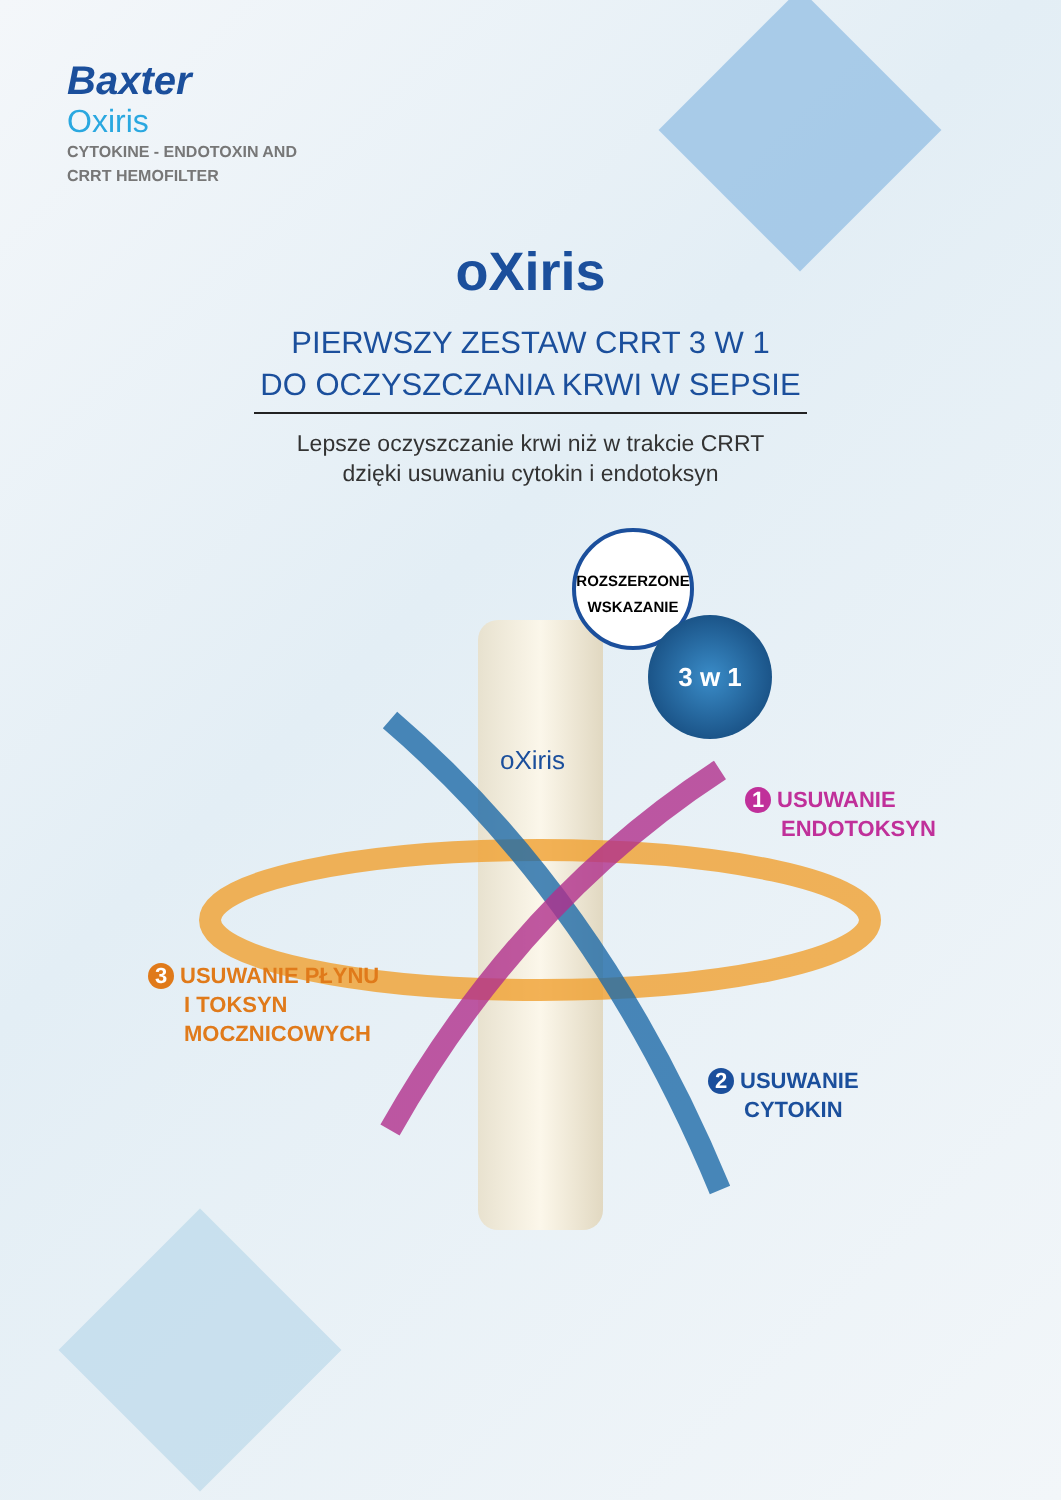Baxter
Oxiris
CYTOKINE - ENDOTOXIN AND
CRRT HEMOFILTER
oXiris
PIERWSZY ZESTAW CRRT 3 W 1
DO OCZYSZCZANIA KRWI W SEPSIE
Lepsze oczyszczanie krwi niż w trakcie CRRT
dzięki usuwaniu cytokin i endotoksyn
ROZSZERZONE
WSKAZANIE
3 w 1
oXiris
1 USUWANIE
ENDOTOKSYN
3 USUWANIE PŁYNU
I TOKSYN
MOCZNICOWYCH
2 USUWANIE
CYTOKIN